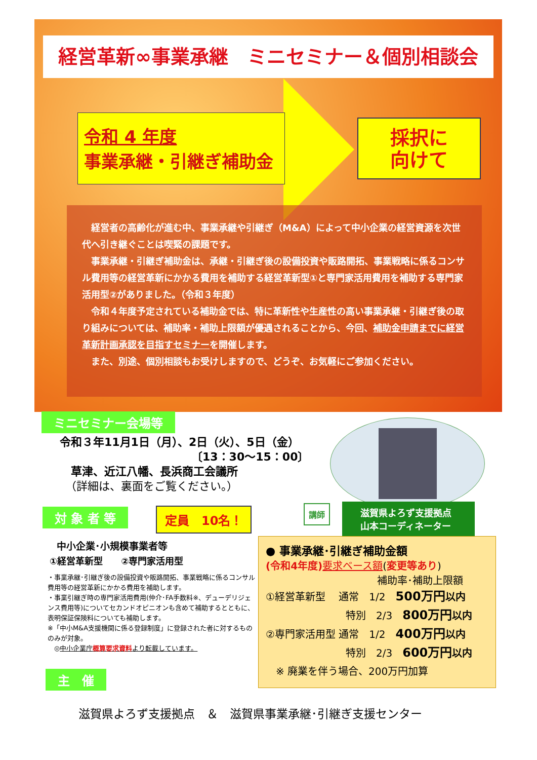経営革新∞事業承継　ミニセミナー＆個別相談会
令和 4 年度
事業承継・引継ぎ補助金
採択に
向けて
　経営者の高齢化が進む中、事業承継や引継ぎ（M&A）によって中小企業の経営資源を次世代へ引き継ぐことは喫緊の課題です。
　事業承継・引継ぎ補助金は、承継・引継ぎ後の設備投資や販路開拓、事業戦略に係るコンサル費用等の経営革新にかかる費用を補助する経営革新型①と専門家活用費用を補助する専門家活用型②がありました。（令和３年度）
　令和４年度予定されている補助金では、特に革新性や生産性の高い事業承継・引継ぎ後の取り組みについては、補助率・補助上限額が優遇されることから、今回、補助金申請までに経営革新計画承認を目指すセミナーを開催します。
　また、別途、個別相談もお受けしますので、どうぞ、お気軽にご参加ください。
ミニセミナー会場等
令和３年11月1日（月）、2日（火）、5日（金）
〔13：30～15：00〕
　草津、近江八幡、長浜商工会議所
　（詳細は、裏面をご覧ください。）
講師
滋賀県よろず支援拠点
山本コーディネーター
対 象 者 等 定員　10名！
中小企業･小規模事業者等
①経営革新型　　②専門家活用型
・事業承継･引継ぎ後の設備投資や販路開拓、事業戦略に係るコンサル費用等の経営革新にかかる費用を補助します。
・事業引継ぎ時の専門家活用費用(仲介･FA手数料※、デューデリジェンス費用等)についてセカンドオピニオンも含めて補助するとともに、表明保証保険料についても補助します。
※「中小M&A支援機関に係る登録制度」に登録された者に対するもののみが対象。
　◎中小企業庁概算要求資料より転載しています。
● 事業承継･引継ぎ補助金額
(令和4年度) 要求ベース額(変更等あり)
補助率･補助上限額
①経営革新型　 通常　1/2　500万円 以内
特別　2/3　800万円 以内
②専門家活用型 通常　1/2　400万円 以内
特別　2/3　600万円 以内
　※ 廃業を伴う場合、200万円加算
主　催
滋賀県よろず支援拠点　＆　滋賀県事業承継･引継ぎ支援センター